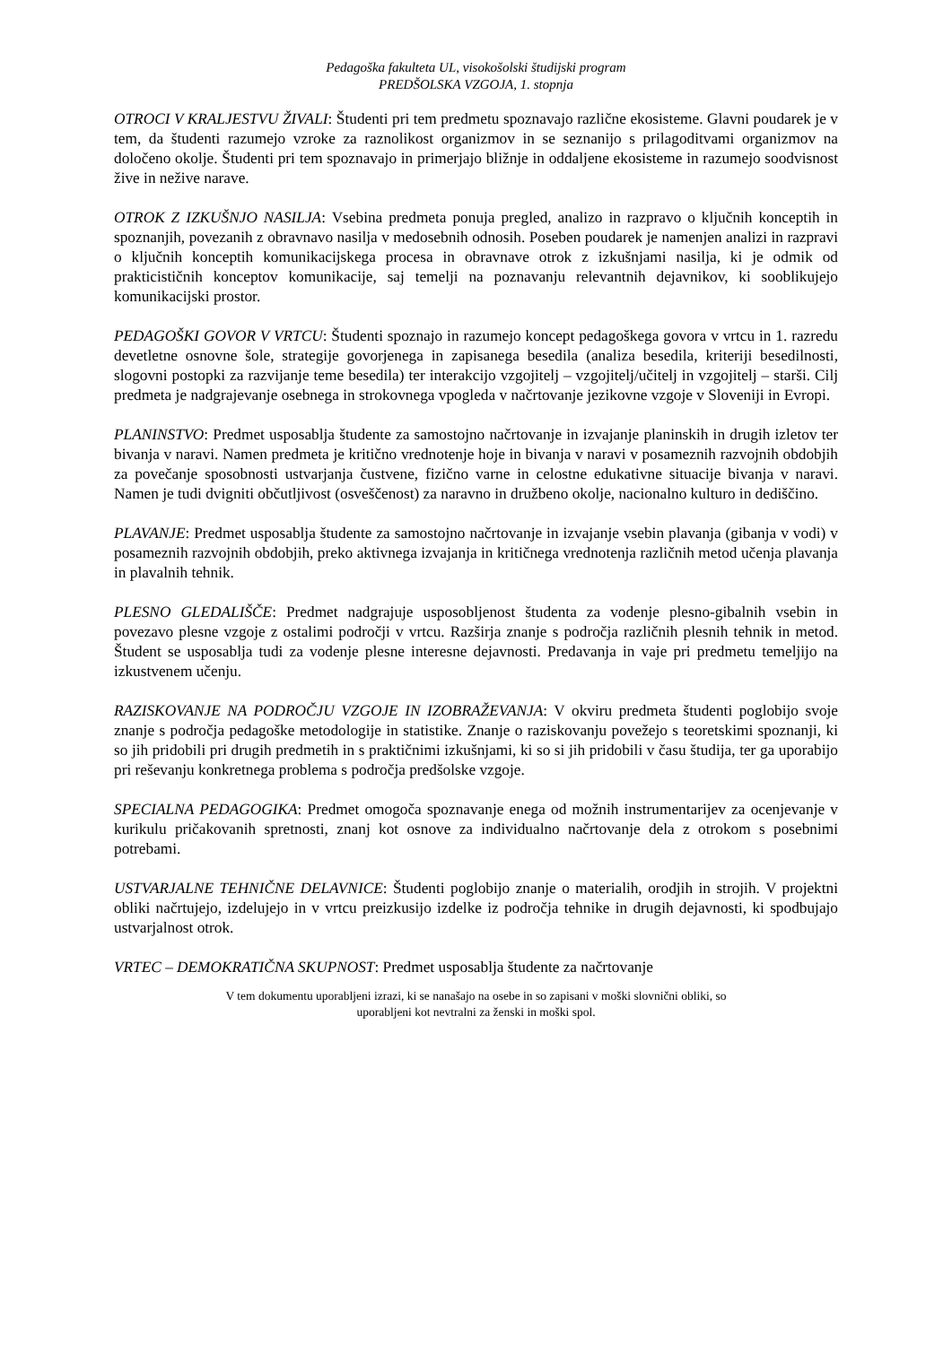Pedagoška fakulteta UL, visokošolski študijski program
PREDŠOLSKA VZGOJA, 1. stopnja
OTROCI V KRALJESTVU ŽIVALI: Študenti pri tem predmetu spoznavajo različne ekosisteme. Glavni poudarek je v tem, da študenti razumejo vzroke za raznolikost organizmov in se seznanijo s prilagoditvami organizmov na določeno okolje. Študenti pri tem spoznavajo in primerjajo bližnje in oddaljene ekosisteme in razumejo soodvisnost žive in nežive narave.
OTROK Z IZKUŠNJO NASILJA: Vsebina predmeta ponuja pregled, analizo in razpravo o ključnih konceptih in spoznanjih, povezanih z obravnavo nasilja v medosebnih odnosih. Poseben poudarek je namenjen analizi in razpravi o ključnih konceptih komunikacijskega procesa in obravnave otrok z izkušnjami nasilja, ki je odmik od prakticističnih konceptov komunikacije, saj temelji na poznavanju relevantnih dejavnikov, ki sooblikujejo komunikacijski prostor.
PEDAGOŠKI GOVOR V VRTCU: Študenti spoznajo in razumejo koncept pedagoškega govora v vrtcu in 1. razredu devetletne osnovne šole, strategije govorjenega in zapisanega besedila (analiza besedila, kriteriji besedilnosti, slogovni postopki za razvijanje teme besedila) ter interakcijo vzgojitelj – vzgojitelj/učitelj in vzgojitelj – starši. Cilj predmeta je nadgrajevanje osebnega in strokovnega vpogleda v načrtovanje jezikovne vzgoje v Sloveniji in Evropi.
PLANINSTVO: Predmet usposablja študente za samostojno načrtovanje in izvajanje planinskih in drugih izletov ter bivanja v naravi. Namen predmeta je kritično vrednotenje hoje in bivanja v naravi v posameznih razvojnih obdobjih za povečanje sposobnosti ustvarjanja čustvene, fizično varne in celostne edukativne situacije bivanja v naravi. Namen je tudi dvigniti občutljivost (osveščenost) za naravno in družbeno okolje, nacionalno kulturo in dediščino.
PLAVANJE: Predmet usposablja študente za samostojno načrtovanje in izvajanje vsebin plavanja (gibanja v vodi) v posameznih razvojnih obdobjih, preko aktivnega izvajanja in kritičnega vrednotenja različnih metod učenja plavanja in plavalnih tehnik.
PLESNO GLEDALIŠČE: Predmet nadgrajuje usposobljenost študenta za vodenje plesno-gibalnih vsebin in povezavo plesne vzgoje z ostalimi področji v vrtcu. Razširja znanje s področja različnih plesnih tehnik in metod. Študent se usposablja tudi za vodenje plesne interesne dejavnosti. Predavanja in vaje pri predmetu temeljijo na izkustvenem učenju.
RAZISKOVANJE NA PODROČJU VZGOJE IN IZOBRAŽEVANJA: V okviru predmeta študenti poglobijo svoje znanje s področja pedagoške metodologije in statistike. Znanje o raziskovanju povežejo s teoretskimi spoznanji, ki so jih pridobili pri drugih predmetih in s praktičnimi izkušnjami, ki so si jih pridobili v času študija, ter ga uporabijo pri reševanju konkretnega problema s področja predšolske vzgoje.
SPECIALNA PEDAGOGIKA: Predmet omogoča spoznavanje enega od možnih instrumentarijev za ocenjevanje v kurikulu pričakovanih spretnosti, znanj kot osnove za individualno načrtovanje dela z otrokom s posebnimi potrebami.
USTVARJALNE TEHNIČNE DELAVNICE: Študenti poglobijo znanje o materialih, orodjih in strojih. V projektni obliki načrtujejo, izdelujejo in v vrtcu preizkusijo izdelke iz področja tehnike in drugih dejavnosti, ki spodbujajo ustvarjalnost otrok.
VRTEC – DEMOKRATIČNA SKUPNOST: Predmet usposablja študente za načrtovanje
V tem dokumentu uporabljeni izrazi, ki se nanašajo na osebe in so zapisani v moški slovnični obliki, so
uporabljeni kot nevtralni za ženski in moški spol.